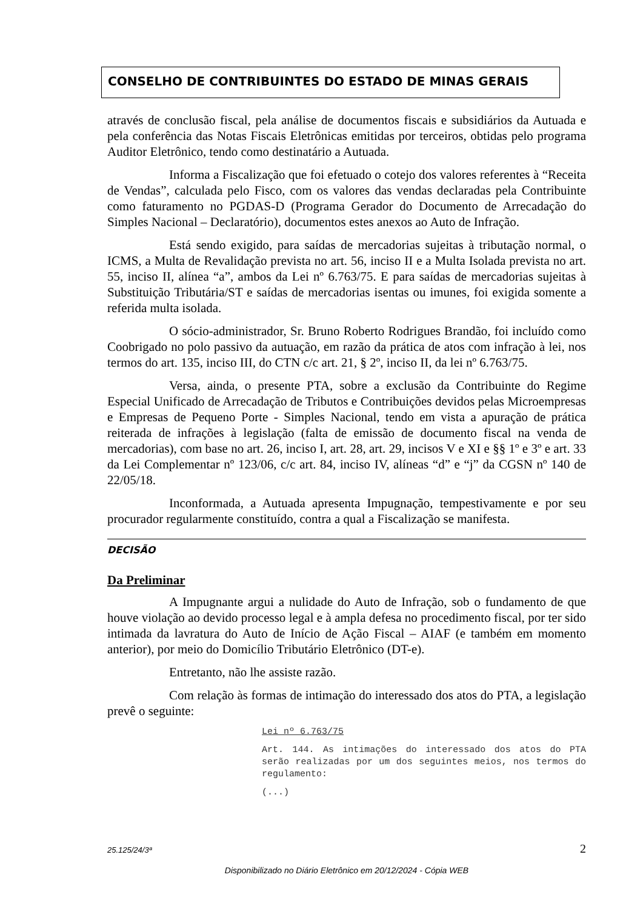CONSELHO DE CONTRIBUINTES DO ESTADO DE MINAS GERAIS
através de conclusão fiscal, pela análise de documentos fiscais e subsidiários da Autuada e pela conferência das Notas Fiscais Eletrônicas emitidas por terceiros, obtidas pelo programa Auditor Eletrônico, tendo como destinatário a Autuada.
Informa a Fiscalização que foi efetuado o cotejo dos valores referentes à “Receita de Vendas”, calculada pelo Fisco, com os valores das vendas declaradas pela Contribuinte como faturamento no PGDAS-D (Programa Gerador do Documento de Arrecadação do Simples Nacional – Declaratório), documentos estes anexos ao Auto de Infração.
Está sendo exigido, para saídas de mercadorias sujeitas à tributação normal, o ICMS, a Multa de Revalidação prevista no art. 56, inciso II e a Multa Isolada prevista no art. 55, inciso II, alínea “a”, ambos da Lei nº 6.763/75. E para saídas de mercadorias sujeitas à Substituição Tributária/ST e saídas de mercadorias isentas ou imunes, foi exigida somente a referida multa isolada.
O sócio-administrador, Sr. Bruno Roberto Rodrigues Brandão, foi incluído como Coobrigado no polo passivo da autuação, em razão da prática de atos com infração à lei, nos termos do art. 135, inciso III, do CTN c/c art. 21, § 2º, inciso II, da lei nº 6.763/75.
Versa, ainda, o presente PTA, sobre a exclusão da Contribuinte do Regime Especial Unificado de Arrecadação de Tributos e Contribuições devidos pelas Microempresas e Empresas de Pequeno Porte - Simples Nacional, tendo em vista a apuração de prática reiterada de infrações à legislação (falta de emissão de documento fiscal na venda de mercadorias), com base no art. 26, inciso I, art. 28, art. 29, incisos V e XI e §§ 1º e 3º e art. 33 da Lei Complementar nº 123/06, c/c art. 84, inciso IV, alíneas “d” e “j” da CGSN nº 140 de 22/05/18.
Inconformada, a Autuada apresenta Impugnação, tempestivamente e por seu procurador regularmente constituído, contra a qual a Fiscalização se manifesta.
DECISÃO
Da Preliminar
A Impugnante argui a nulidade do Auto de Infração, sob o fundamento de que houve violação ao devido processo legal e à ampla defesa no procedimento fiscal, por ter sido intimada da lavratura do Auto de Início de Ação Fiscal – AIAF (e também em momento anterior), por meio do Domicílio Tributário Eletrônico (DT-e).
Entretanto, não lhe assiste razão.
Com relação às formas de intimação do interessado dos atos do PTA, a legislação prevê o seguinte:
Lei nº 6.763/75
Art. 144. As intimações do interessado dos atos do PTA serão realizadas por um dos seguintes meios, nos termos do regulamento:
(...)
25.125/24/3ª 2
Disponibilizado no Diário Eletrônico em 20/12/2024 - Cópia WEB